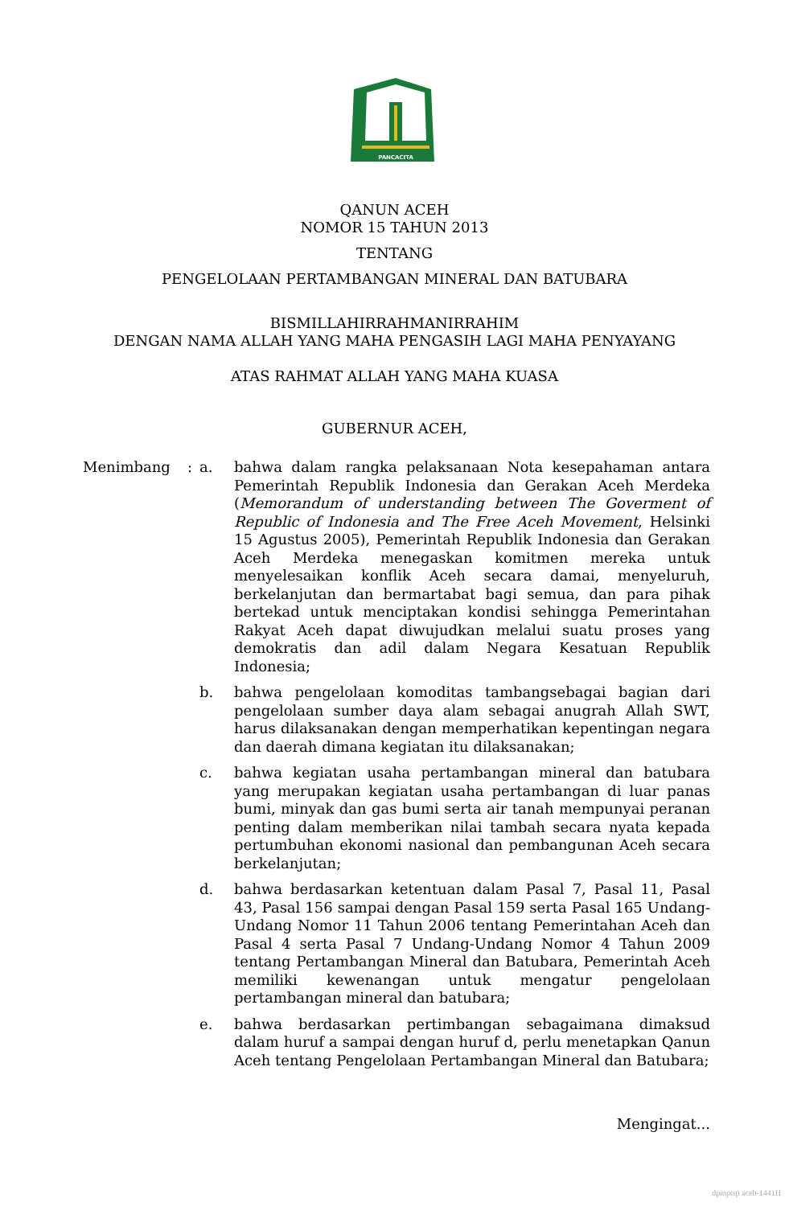PANCACITA
QANUN ACEH
NOMOR 15 TAHUN 2013
TENTANG
PENGELOLAAN PERTAMBANGAN MINERAL DAN BATUBARA
BISMILLAHIRRAHMANIRRAHIM
DENGAN NAMA ALLAH YANG MAHA PENGASIH LAGI MAHA PENYAYANG
ATAS RAHMAT ALLAH YANG MAHA KUASA
GUBERNUR ACEH,
Menimbang : a. bahwa dalam rangka pelaksanaan Nota kesepahaman antara Pemerintah Republik Indonesia dan Gerakan Aceh Merdeka (Memorandum of understanding between The Goverment of Republic of Indonesia and The Free Aceh Movement, Helsinki 15 Agustus 2005), Pemerintah Republik Indonesia dan Gerakan Aceh Merdeka menegaskan komitmen mereka untuk menyelesaikan konflik Aceh secara damai, menyeluruh, berkelanjutan dan bermartabat bagi semua, dan para pihak bertekad untuk menciptakan kondisi sehingga Pemerintahan Rakyat Aceh dapat diwujudkan melalui suatu proses yang demokratis dan adil dalam Negara Kesatuan Republik Indonesia;
b. bahwa pengelolaan komoditas tambangsebagai bagian dari pengelolaan sumber daya alam sebagai anugrah Allah SWT, harus dilaksanakan dengan memperhatikan kepentingan negara dan daerah dimana kegiatan itu dilaksanakan;
c. bahwa kegiatan usaha pertambangan mineral dan batubara yang merupakan kegiatan usaha pertambangan di luar panas bumi, minyak dan gas bumi serta air tanah mempunyai peranan penting dalam memberikan nilai tambah secara nyata kepada pertumbuhan ekonomi nasional dan pembangunan Aceh secara berkelanjutan;
d. bahwa berdasarkan ketentuan dalam Pasal 7, Pasal 11, Pasal 43, Pasal 156 sampai dengan Pasal 159 serta Pasal 165 Undang-Undang Nomor 11 Tahun 2006 tentang Pemerintahan Aceh dan Pasal 4 serta Pasal 7 Undang-Undang Nomor 4 Tahun 2009 tentang Pertambangan Mineral dan Batubara, Pemerintah Aceh memiliki kewenangan untuk mengatur pengelolaan pertambangan mineral dan batubara;
e. bahwa berdasarkan pertimbangan sebagaimana dimaksud dalam huruf a sampai dengan huruf d, perlu menetapkan Qanun Aceh tentang Pengelolaan Pertambangan Mineral dan Batubara;
Mengingat...
dpmptsp aceh-1441H